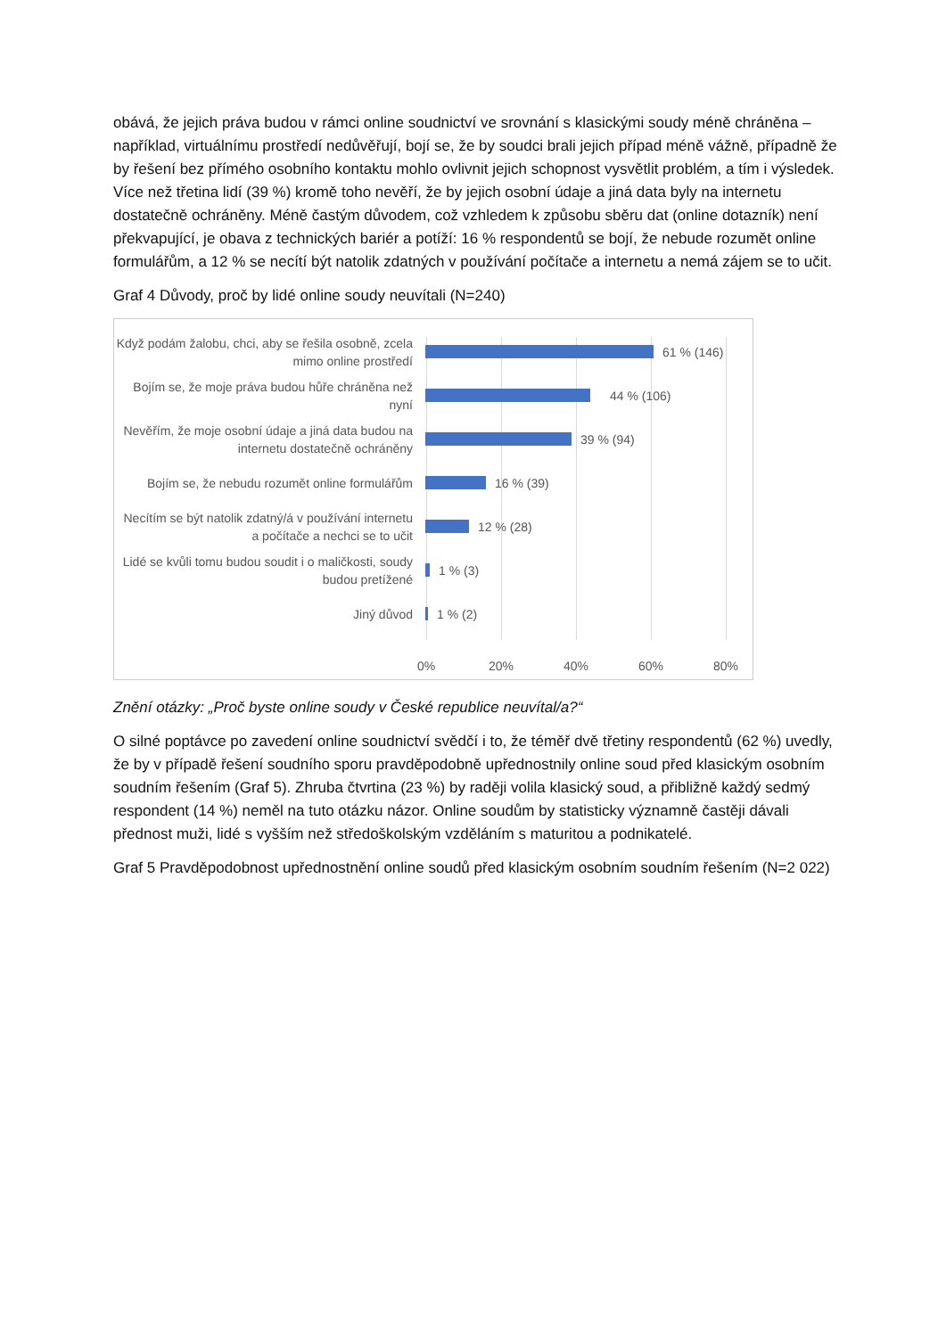obává, že jejich práva budou v rámci online soudnictví ve srovnání s klasickými soudy méně chráněna – například, virtuálnímu prostředí nedůvěřují, bojí se, že by soudci brali jejich případ méně vážně, případně že by řešení bez přímého osobního kontaktu mohlo ovlivnit jejich schopnost vysvětlit problém, a tím i výsledek. Více než třetina lidí (39 %) kromě toho nevěří, že by jejich osobní údaje a jiná data byly na internetu dostatečně ochráněny. Méně častým důvodem, což vzhledem k způsobu sběru dat (online dotazník) není překvapující, je obava z technických bariér a potíží: 16 % respondentů se bojí, že nebude rozumět online formulářům, a 12 % se necítí být natolik zdatných v používání počítače a internetu a nemá zájem se to učit.
Graf 4 Důvody, proč by lidé online soudy neuvítali (N=240)
Když podám žalobu, chci, aby se řešila osobně, zcela mimo online prostředí
61 % (146)
Bojím se, že moje práva budou hůře chráněna než nyní
44 % (106)
Nevěřím, že moje osobní údaje a jiná data budou na internetu dostatečně ochráněny
39 % (94)
Bojím se, že nebudu rozumět online formulářům
16 % (39)
Necítím se být natolik zdatný/á v používání internetu a počítače a nechci se to učit
12 % (28)
Lidé se kvůli tomu budou soudit i o maličkosti, soudy budou pretížené
1 % (3)
Jiný důvod
1 % (2)
0% 20% 40% 60% 80%
Znění otázky: „Proč byste online soudy v České republice neuvítal/a?“
O silné poptávce po zavedení online soudnictví svědčí i to, že téměř dvě třetiny respondentů (62 %) uvedly, že by v případě řešení soudního sporu pravděpodobně upřednostnily online soud před klasickým osobním soudním řešením (Graf 5). Zhruba čtvrtina (23 %) by raději volila klasický soud, a přibližně každý sedmý respondent (14 %) neměl na tuto otázku názor. Online soudům by statisticky významně častěji dávali přednost muži, lidé s vyšším než středoškolským vzděláním s maturitou a podnikatelé.
Graf 5 Pravděpodobnost upřednostnění online soudů před klasickým osobním soudním řešením (N=2 022)